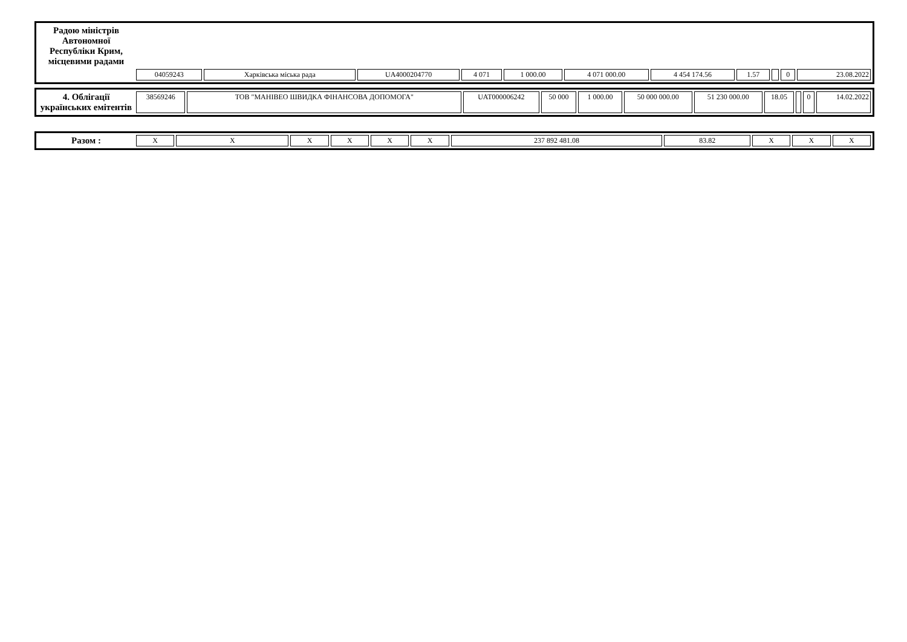| Радою міністрів Автономної Республіки Крим, місцевими радами | | | | | | | | | | | |
| | 04059243 | Харківська міська рада | UA4000204770 | 4 071 | 1 000.00 | 4 071 000.00 | 4 454 174.56 | 1.57 | | 0 | 23.08.2022 |
| 4. Облігації українських емітентів | 38569246 | ТОВ "МАНІВЕО ШВИДКА ФІНАНСОВА ДОПОМОГА" | UAT000006242 | 50 000 | 1 000.00 | 50 000 000.00 | 51 230 000.00 | 18.05 | | 0 | 14.02.2022 |
| Разом : | X | X | X | X | X | X | 237 892 481.08 | 83.82 | X | X | X |